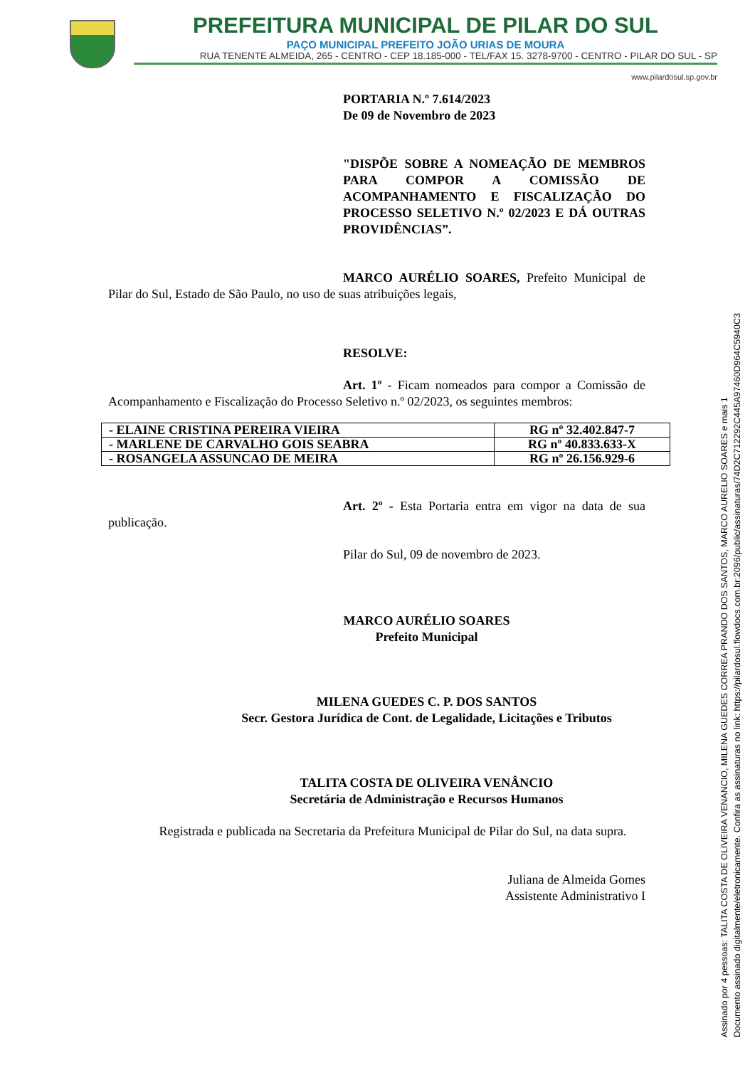PREFEITURA MUNICIPAL DE PILAR DO SUL
PAÇO MUNICIPAL PREFEITO JOÃO URIAS DE MOURA
RUA TENENTE ALMEIDA, 265 - CENTRO - CEP 18.185-000 - TEL/FAX 15. 3278-9700 - CENTRO - PILAR DO SUL - SP
www.pilardosul.sp.gov.br
PORTARIA N.º 7.614/2023
De 09 de Novembro de 2023
"DISPÕE SOBRE A NOMEAÇÃO DE MEMBROS PARA COMPOR A COMISSÃO DE ACOMPANHAMENTO E FISCALIZAÇÃO DO PROCESSO SELETIVO N.º 02/2023 E DÁ OUTRAS PROVIDÊNCIAS”.
MARCO AURÉLIO SOARES, Prefeito Municipal de Pilar do Sul, Estado de São Paulo, no uso de suas atribuições legais,
RESOLVE:
Art. 1º - Ficam nomeados para compor a Comissão de Acompanhamento e Fiscalização do Processo Seletivo n.º 02/2023, os seguintes membros:
| - ELAINE CRISTINA PEREIRA VIEIRA | RG nº 32.402.847-7 |
| - MARLENE DE CARVALHO GOIS SEABRA | RG nº 40.833.633-X |
| - ROSANGELA ASSUNCAO DE MEIRA | RG nº 26.156.929-6 |
Art. 2º - Esta Portaria entra em vigor na data de sua publicação.
Pilar do Sul, 09 de novembro de 2023.
MARCO AURÉLIO SOARES
Prefeito Municipal
MILENA GUEDES C. P. DOS SANTOS
Secr. Gestora Jurídica de Cont. de Legalidade, Licitações e Tributos
TALITA COSTA DE OLIVEIRA VENÂNCIO
Secretária de Administração e Recursos Humanos
Registrada e publicada na Secretaria da Prefeitura Municipal de Pilar do Sul, na data supra.
Juliana de Almeida Gomes
Assistente Administrativo I
Assinado por 4 pessoas: TALITA COSTA DE OLIVEIRA VENANCIO, MILENA GUEDES CORREA PRANDO DOS SANTOS, MARCO AURELIO SOARES e mais 1
Documento assinado digitalmente/eletronicamente. Confira as assinaturas no link: https://pilardosul.flowdocs.com.br:2096/public/assinaturas/74D2C712292C445A97460D964C5940C3